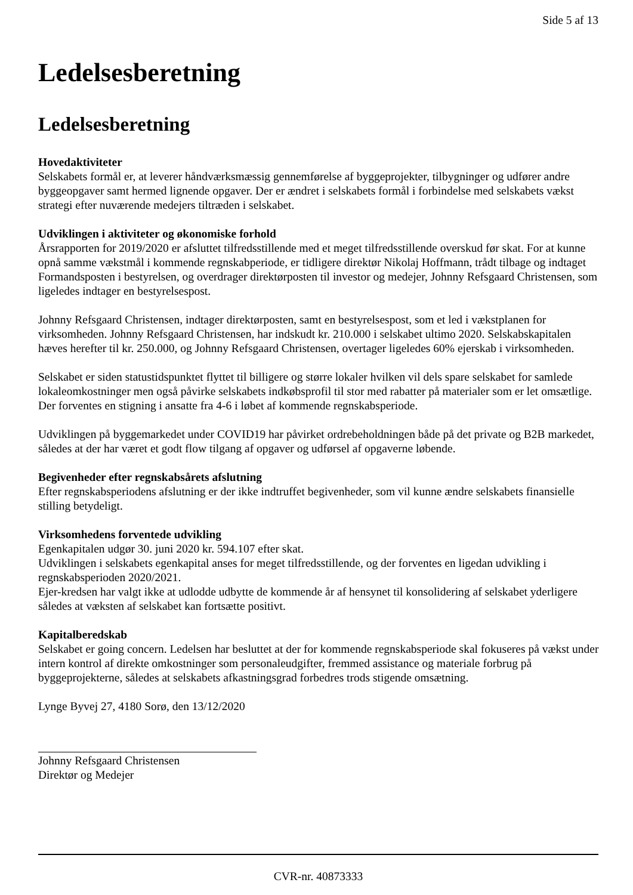Side 5 af 13
Ledelsesberetning
Ledelsesberetning
Hovedaktiviteter
Selskabets formål er, at leverer håndværksmæssig gennemførelse af byggeprojekter, tilbygninger og udfører andre byggeopgaver samt hermed lignende opgaver. Der er ændret i selskabets formål i forbindelse med selskabets vækst strategi efter nuværende medejers tiltræden i selskabet.
Udviklingen i aktiviteter og økonomiske forhold
Årsrapporten for 2019/2020 er afsluttet tilfredsstillende med et meget tilfredsstillende overskud før skat. For at kunne opnå samme vækstmål i kommende regnskabperiode, er tidligere direktør Nikolaj Hoffmann, trådt tilbage og indtaget Formandsposten i bestyrelsen, og overdrager direktørposten til investor og medejer, Johnny Refsgaard Christensen, som ligeledes indtager en bestyrelsespost.
Johnny Refsgaard Christensen, indtager direktørposten, samt en bestyrelsespost, som et led i vækstplanen for virksomheden. Johnny Refsgaard Christensen, har indskudt kr. 210.000 i selskabet ultimo 2020. Selskabskapitalen hæves herefter til kr. 250.000, og Johnny Refsgaard Christensen, overtager ligeledes 60% ejerskab i virksomheden.
Selskabet er siden statustidspunktet flyttet til billigere og større lokaler hvilken vil dels spare selskabet for samlede lokaleomkostninger men også påvirke selskabets indkøbsprofil til stor med rabatter på materialer som er let omsætlige. Der forventes en stigning i ansatte fra 4-6 i løbet af kommende regnskabsperiode.
Udviklingen på byggemarkedet under COVID19 har påvirket ordrebeholdningen både på det private og B2B markedet, således at der har været et godt flow tilgang af opgaver og udførsel af opgaverne løbende.
Begivenheder efter regnskabsårets afslutning
Efter regnskabsperiodens afslutning er der ikke indtruffet begivenheder, som vil kunne ændre selskabets finansielle stilling betydeligt.
Virksomhedens forventede udvikling
Egenkapitalen udgør 30. juni 2020 kr. 594.107 efter skat.
Udviklingen i selskabets egenkapital anses for meget tilfredsstillende, og der forventes en ligedan udvikling i regnskabsperioden 2020/2021.
Ejer-kredsen har valgt ikke at udlodde udbytte de kommende år af hensynet til konsolidering af selskabet yderligere således at væksten af selskabet kan fortsætte positivt.
Kapitalberedskab
Selskabet er going concern. Ledelsen har besluttet at der for kommende regnskabsperiode skal fokuseres på vækst under intern kontrol af direkte omkostninger som personaleudgifter, fremmed assistance og materiale forbrug på byggeprojekterne, således at selskabets afkastningsgrad forbedres trods stigende omsætning.
Lynge Byvej 27, 4180 Sorø, den 13/12/2020
Johnny Refsgaard Christensen
Direktør og Medejer
CVR-nr. 40873333